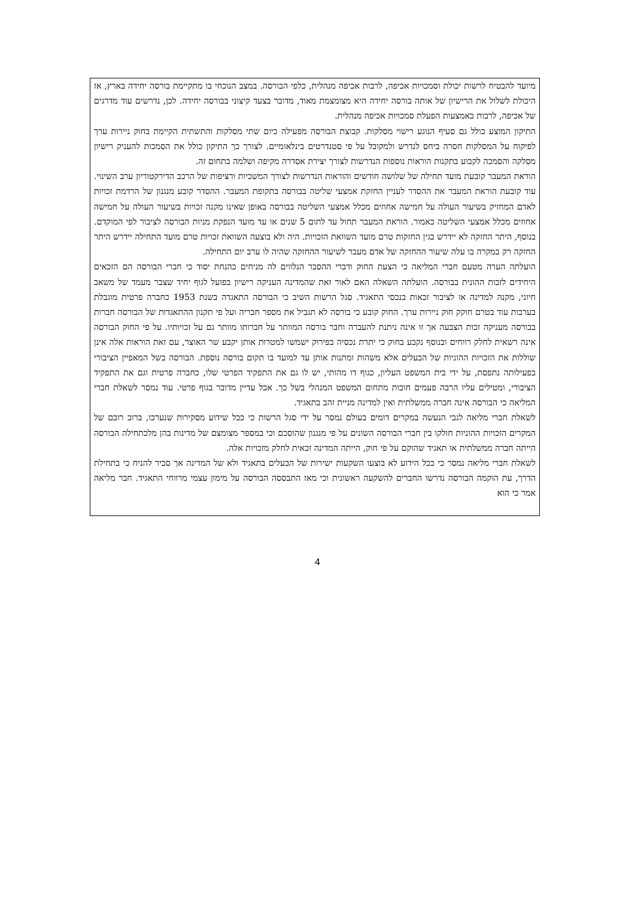מיועד להבטיח לרשות יכולת וסמכויות אכיפה, לרבות אכיפה מנהלית, כלפי הבורסה. במצב הנוכחי בו מתקיימת בורסה יחידה בארץ, אז היכולת לשלול את הרישיון של אותה בורסה יחידה היא מצומצמת מאוד, מדובר בצעד קיצוני בבורסה יחידה. לכן, נדרשים עוד מדרגים של אכיפה, לרבות באמצעות הפעלת סמכויות אכיפה מנהלית.
התיקון המוצע כולל גם סעיף הנוגע רישוי מסלקות. קבוצת הבורסה מפעילה כיום שתי מסלקות והתשתית הקיימת בחוק ניירות ערך לפיקוח על המסלקות חסרה ביחס לנדרש ולמקובל על פי סטנדרטים בינלאומיים. לצורך כך התיקון כולל את הסמכות להעניק רישיון מסלקה והסמכה לקבוע בתקנות הוראות נוספות הנדרשות לצורך יצירת אסדרה מקיפה ושלמה בתחום זה.
הוראת המעבר קובעת מועד תחילה של שלושה חודשים והוראות הנדרשות לצורך המשכיות ורציפות של הרכב הדירקטוריון ערב השינוי. עוד קובעת הוראת המעבר את ההסדר לעניין החזקת אמצעי שליטה בבורסה בתקופת המעבר. ההסדר קובע מנגנון של הרדמת זכויות לאדם המחזיק בשיעור העולה על חמישה אחוזים מכלל אמצעי השליטה בבורסה באופן שאינו מקנה זכויות בשיעור העולה על חמישה אחוזים מכלל אמצעי השליטה כאמור. הוראת המעבר תחול עד לתום 5 שנים או עד מועד הנפקת מניות הבורסה לציבור לפי המוקדם. בנוסף, היתר החזקה לא יידרש בגין החזקות טרם מועד השוואת הזכויות. היה ולא בוצעה השוואת זכויות טרם מועד התחילה יידרש היתר החזקה רק במקרה בו עלה שיעור ההחזקה של אדם מעבר לשיעור ההחזקה שהיה לו ערב יום התחילה.
הועלתה הערה מטעם חברי המליאה כי הצעת החוק ודברי ההסבר הנלווים לה מניחים כהנחת יסוד כי חברי הבורסה הם הזכאים היחידים לזכות ההונית בבורסה. הועלתה השאלה האם לאור זאת שהמדינה העניקה רישיון בפועל לגוף יחיד שצבר מעמד של משאב חיוני, מקנה למדינה או לציבור זכאות בנכסי התאגיד. סגל הרשות השיב כי הבורסה התאגדה בשנת 1953 כחברה פרטית מוגבלת בערבות עוד בטרם חוקק חוק ניירות ערך. החוק קובע כי בורסה לא תגביל את מספר חבריה ועל פי תקנון ההתאגדות של הבורסה חברות בבורסה מעניקה זכות הצבעה אך זו אינה ניתנת להעברה וחבר בורסה המוותר על חברותו מוותר גם על זכויותיו. על פי החוק הבורסה אינה רשאית לחלק רווחים ובנוסף נקבע בחוק כי יתרת נכסיה בפירוק ישמשו למטרות אותן יקבע שר האוצר, עם זאת הוראות אלה אינן שוללות את הזכויות ההוניות של הבעלים אלא משהות ומתנות אותן עד למועד בו תקום בורסה נוספת. הבורסה בשל המאפיין הציבורי בפעילותה נתפסת, על ידי בית המשפט העליון, כגוף דו מהותי, יש לו גם את התפקיד הפרטי שלו, כחברה פרטית וגם את התפקיד הציבורי, ומטילים עליו הרבה פעמים חובות מתחום המשפט המנהלי בשל כך. אבל עדיין מדובר בגוף פרטי. עוד נמסר לשאלת חברי המליאה כי הבורסה אינה חברה ממשלתית ואין למדינה מניית זהב בתאגיד.
לשאלת חברי מליאה לגבי הנעשה במקרים דומים בעולם נמסר על ידי סגל הרשות כי ככל שידוע מסקירות שנערכו, ברוב רובם של המקרים הזכויות ההוניות חולקו בין חברי הבורסה השונים על פי מנגנון שהוסכם וכי במספר מצומצם של מדינות בהן מלכתחילה הבורסה הייתה חברה ממשלתית או תאגיד שהוקם על פי חוק, הייתה המדינה זכאית לחלק מזכויות אלה.
לשאלת חברי מליאה נמסר כי ככל הידוע לא בוצעו השקעות ישירות של הבעלים בתאגיד ולא של המדינה אך סביר להניח כי בתחילת הדרך, עת הוקמה הבורסה נדרשו החברים להשקעה ראשונית וכי מאז התבססה הבורסה על מימון עצמי מרווחי התאגיד. חבר מליאה אמר כי הוא
4